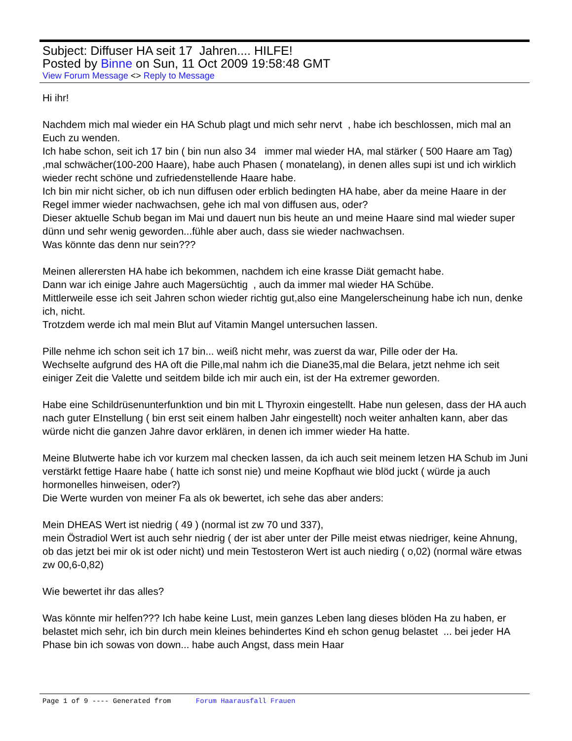Subject: Diffuser HA seit 17 Jahren.... HILFE!
Posted by Binne on Sun, 11 Oct 2009 19:58:48 GMT
View Forum Message <> Reply to Message
Hi ihr!
Nachdem mich mal wieder ein HA Schub plagt und mich sehr nervt , habe ich beschlossen, mich mal an Euch zu wenden.
Ich habe schon, seit ich 17 bin ( bin nun also 34 immer mal wieder HA, mal stärker ( 500 Haare am Tag) ,mal schwächer(100-200 Haare), habe auch Phasen ( monatelang), in denen alles supi ist und ich wirklich wieder recht schöne und zufriedenstellende Haare habe.
Ich bin mir nicht sicher, ob ich nun diffusen oder erblich bedingten HA habe, aber da meine Haare in der Regel immer wieder nachwachsen, gehe ich mal von diffusen aus, oder?
Dieser aktuelle Schub began im Mai und dauert nun bis heute an und meine Haare sind mal wieder super dünn und sehr wenig geworden...fühle aber auch, dass sie wieder nachwachsen.
Was könnte das denn nur sein???
Meinen allerersten HA habe ich bekommen, nachdem ich eine krasse Diät gemacht habe.
Dann war ich einige Jahre auch Magersüchtig , auch da immer mal wieder HA Schübe.
Mittlerweile esse ich seit Jahren schon wieder richtig gut,also eine Mangelerscheinung habe ich nun, denke ich, nicht.
Trotzdem werde ich mal mein Blut auf Vitamin Mangel untersuchen lassen.
Pille nehme ich schon seit ich 17 bin... weiß nicht mehr, was zuerst da war, Pille oder der Ha.
Wechselte aufgrund des HA oft die Pille,mal nahm ich die Diane35,mal die Belara, jetzt nehme ich seit einiger Zeit die Valette und seitdem bilde ich mir auch ein, ist der Ha extremer geworden.
Habe eine Schildrüsenunterfunktion und bin mit L Thyroxin eingestellt. Habe nun gelesen, dass der HA auch nach guter EInstellung ( bin erst seit einem halben Jahr eingestellt) noch weiter anhalten kann, aber das würde nicht die ganzen Jahre davor erklären, in denen ich immer wieder Ha hatte.
Meine Blutwerte habe ich vor kurzem mal checken lassen, da ich auch seit meinem letzen HA Schub im Juni verstärkt fettige Haare habe ( hatte ich sonst nie) und meine Kopfhaut wie blöd juckt ( würde ja auch hormonelles hinweisen, oder?)
Die Werte wurden von meiner Fa als ok bewertet, ich sehe das aber anders:
Mein DHEAS Wert ist niedrig ( 49 ) (normal ist zw 70 und 337),
mein Östradiol Wert ist auch sehr niedrig ( der ist aber unter der Pille meist etwas niedriger, keine Ahnung, ob das jetzt bei mir ok ist oder nicht) und mein Testosteron Wert ist auch niedirg ( o,02) (normal wäre etwas zw 00,6-0,82)
Wie bewertet ihr das alles?
Was könnte mir helfen??? Ich habe keine Lust, mein ganzes Leben lang dieses blöden Ha zu haben, er belastet mich sehr, ich bin durch mein kleines behindertes Kind eh schon genug belastet ... bei jeder HA Phase bin ich sowas von down... habe auch Angst, dass mein Haar
Page 1 of 9 ---- Generated from Forum Haarausfall Frauen